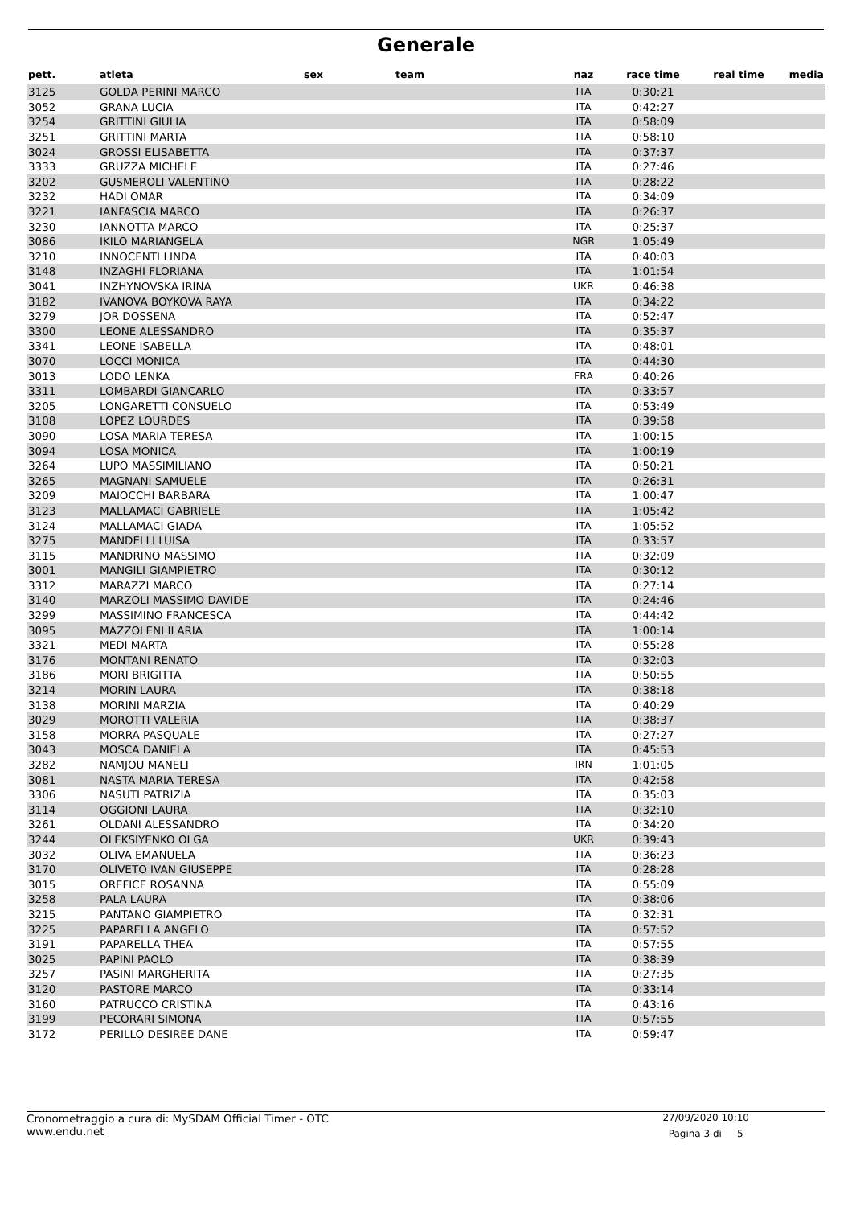Generale
| pett. | atleta | sex | team | naz | race time | real time | media |
| --- | --- | --- | --- | --- | --- | --- | --- |
| 3125 | GOLDA PERINI MARCO | | | ITA | 0:30:21 | | |
| 3052 | GRANA LUCIA | | | ITA | 0:42:27 | | |
| 3254 | GRITTINI GIULIA | | | ITA | 0:58:09 | | |
| 3251 | GRITTINI MARTA | | | ITA | 0:58:10 | | |
| 3024 | GROSSI ELISABETTA | | | ITA | 0:37:37 | | |
| 3333 | GRUZZA MICHELE | | | ITA | 0:27:46 | | |
| 3202 | GUSMEROLI VALENTINO | | | ITA | 0:28:22 | | |
| 3232 | HADI OMAR | | | ITA | 0:34:09 | | |
| 3221 | IANFASCIA MARCO | | | ITA | 0:26:37 | | |
| 3230 | IANNOTTA MARCO | | | ITA | 0:25:37 | | |
| 3086 | IKILO MARIANGELA | | | NGR | 1:05:49 | | |
| 3210 | INNOCENTI LINDA | | | ITA | 0:40:03 | | |
| 3148 | INZAGHI FLORIANA | | | ITA | 1:01:54 | | |
| 3041 | INZHYNOVSKA IRINA | | | UKR | 0:46:38 | | |
| 3182 | IVANOVA BOYKOVA RAYA | | | ITA | 0:34:22 | | |
| 3279 | JOR DOSSENA | | | ITA | 0:52:47 | | |
| 3300 | LEONE ALESSANDRO | | | ITA | 0:35:37 | | |
| 3341 | LEONE ISABELLA | | | ITA | 0:48:01 | | |
| 3070 | LOCCI MONICA | | | ITA | 0:44:30 | | |
| 3013 | LODO LENKA | | | FRA | 0:40:26 | | |
| 3311 | LOMBARDI GIANCARLO | | | ITA | 0:33:57 | | |
| 3205 | LONGARETTI CONSUELO | | | ITA | 0:53:49 | | |
| 3108 | LOPEZ LOURDES | | | ITA | 0:39:58 | | |
| 3090 | LOSA MARIA TERESA | | | ITA | 1:00:15 | | |
| 3094 | LOSA MONICA | | | ITA | 1:00:19 | | |
| 3264 | LUPO MASSIMILIANO | | | ITA | 0:50:21 | | |
| 3265 | MAGNANI SAMUELE | | | ITA | 0:26:31 | | |
| 3209 | MAIOCCHI BARBARA | | | ITA | 1:00:47 | | |
| 3123 | MALLAMACI GABRIELE | | | ITA | 1:05:42 | | |
| 3124 | MALLAMACI GIADA | | | ITA | 1:05:52 | | |
| 3275 | MANDELLI LUISA | | | ITA | 0:33:57 | | |
| 3115 | MANDRINO MASSIMO | | | ITA | 0:32:09 | | |
| 3001 | MANGILI GIAMPIETRO | | | ITA | 0:30:12 | | |
| 3312 | MARAZZI MARCO | | | ITA | 0:27:14 | | |
| 3140 | MARZOLI MASSIMO DAVIDE | | | ITA | 0:24:46 | | |
| 3299 | MASSIMINO FRANCESCA | | | ITA | 0:44:42 | | |
| 3095 | MAZZOLENI ILARIA | | | ITA | 1:00:14 | | |
| 3321 | MEDI MARTA | | | ITA | 0:55:28 | | |
| 3176 | MONTANI RENATO | | | ITA | 0:32:03 | | |
| 3186 | MORI BRIGITTA | | | ITA | 0:50:55 | | |
| 3214 | MORIN LAURA | | | ITA | 0:38:18 | | |
| 3138 | MORINI MARZIA | | | ITA | 0:40:29 | | |
| 3029 | MOROTTI VALERIA | | | ITA | 0:38:37 | | |
| 3158 | MORRA PASQUALE | | | ITA | 0:27:27 | | |
| 3043 | MOSCA DANIELA | | | ITA | 0:45:53 | | |
| 3282 | NAMJOU MANELI | | | IRN | 1:01:05 | | |
| 3081 | NASTA MARIA TERESA | | | ITA | 0:42:58 | | |
| 3306 | NASUTI PATRIZIA | | | ITA | 0:35:03 | | |
| 3114 | OGGIONI LAURA | | | ITA | 0:32:10 | | |
| 3261 | OLDANI ALESSANDRO | | | ITA | 0:34:20 | | |
| 3244 | OLEKSIYENKO OLGA | | | UKR | 0:39:43 | | |
| 3032 | OLIVA EMANUELA | | | ITA | 0:36:23 | | |
| 3170 | OLIVETO IVAN GIUSEPPE | | | ITA | 0:28:28 | | |
| 3015 | OREFICE ROSANNA | | | ITA | 0:55:09 | | |
| 3258 | PALA LAURA | | | ITA | 0:38:06 | | |
| 3215 | PANTANO GIAMPIETRO | | | ITA | 0:32:31 | | |
| 3225 | PAPARELLA ANGELO | | | ITA | 0:57:52 | | |
| 3191 | PAPARELLA THEA | | | ITA | 0:57:55 | | |
| 3025 | PAPINI PAOLO | | | ITA | 0:38:39 | | |
| 3257 | PASINI MARGHERITA | | | ITA | 0:27:35 | | |
| 3120 | PASTORE MARCO | | | ITA | 0:33:14 | | |
| 3160 | PATRUCCO CRISTINA | | | ITA | 0:43:16 | | |
| 3199 | PECORARI SIMONA | | | ITA | 0:57:55 | | |
| 3172 | PERILLO DESIREE DANE | | | ITA | 0:59:47 | | |
Cronometraggio a cura di: MySDAM Official Timer - OTC
www.endu.net 27/09/2020 10:10
Pagina 3 di 5